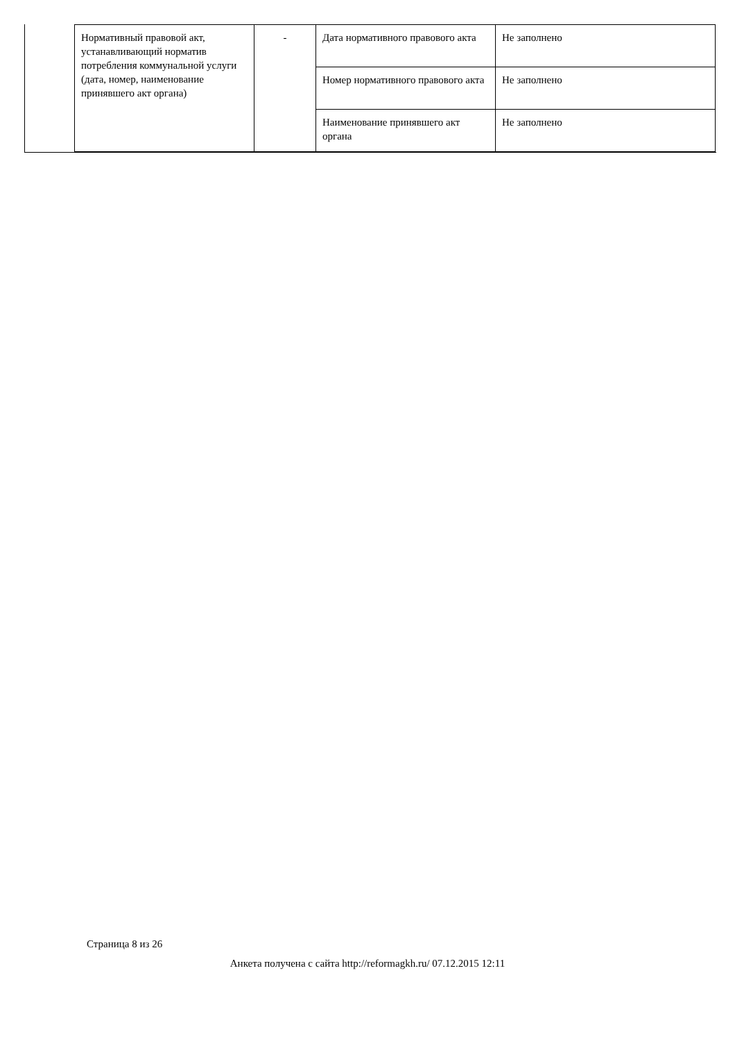| Нормативный правовой акт, устанавливающий норматив потребления коммунальной услуги (дата, номер, наименование принявшего акт органа) | - | Дата нормативного правового акта | Не заполнено |
| | | Номер нормативного правового акта | Не заполнено |
| | | Наименование принявшего акт органа | Не заполнено |
Страница 8 из 26
Анкета получена с сайта http://reformagkh.ru/ 07.12.2015 12:11